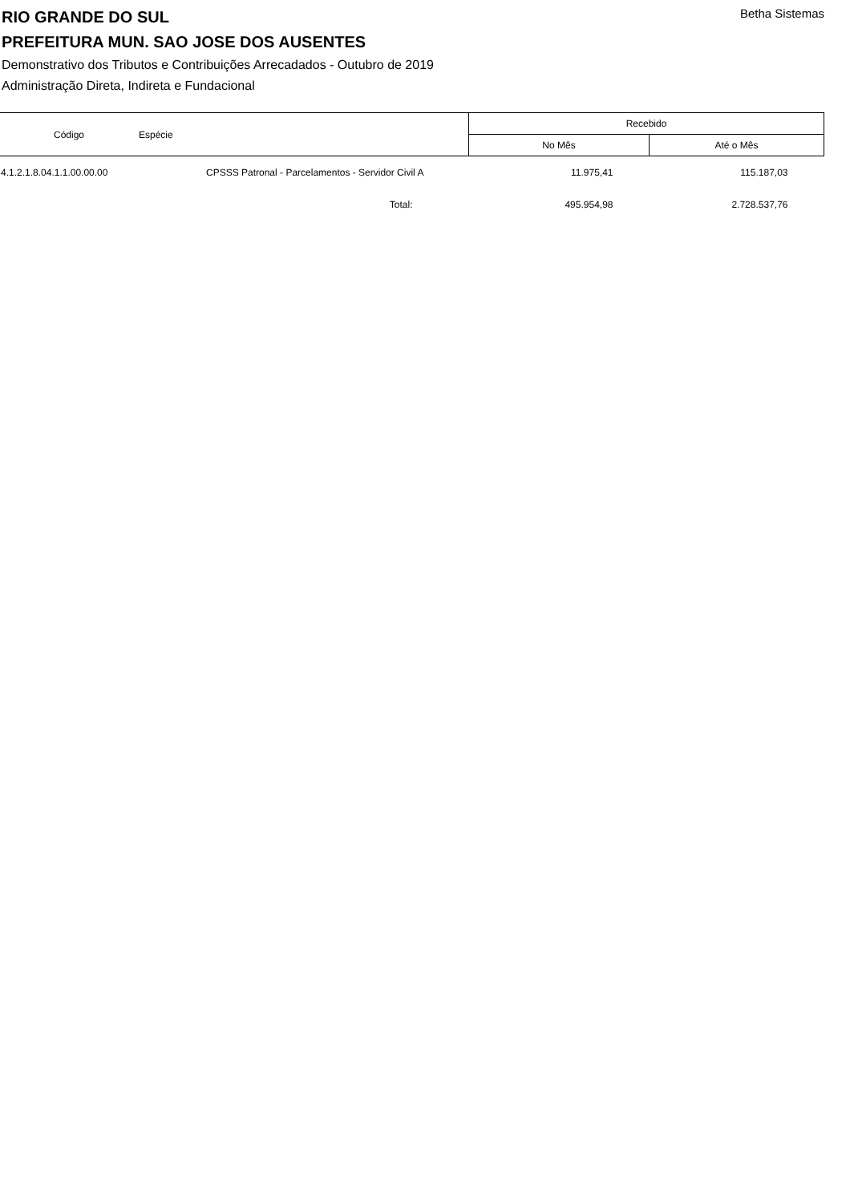Betha Sistemas
RIO GRANDE DO SUL
PREFEITURA MUN. SAO JOSE DOS AUSENTES
Demonstrativo dos Tributos e Contribuições Arrecadados - Outubro de 2019
Administração Direta, Indireta e Fundacional
| Código | Espécie | Recebido | |
| --- | --- | --- | --- |
| | | No Mês | Até o Mês |
| 4.1.2.1.8.04.1.1.00.00.00 | CPSSS Patronal - Parcelamentos - Servidor Civil A | 11.975,41 | 115.187,03 |
| | Total: | 495.954,98 | 2.728.537,76 |